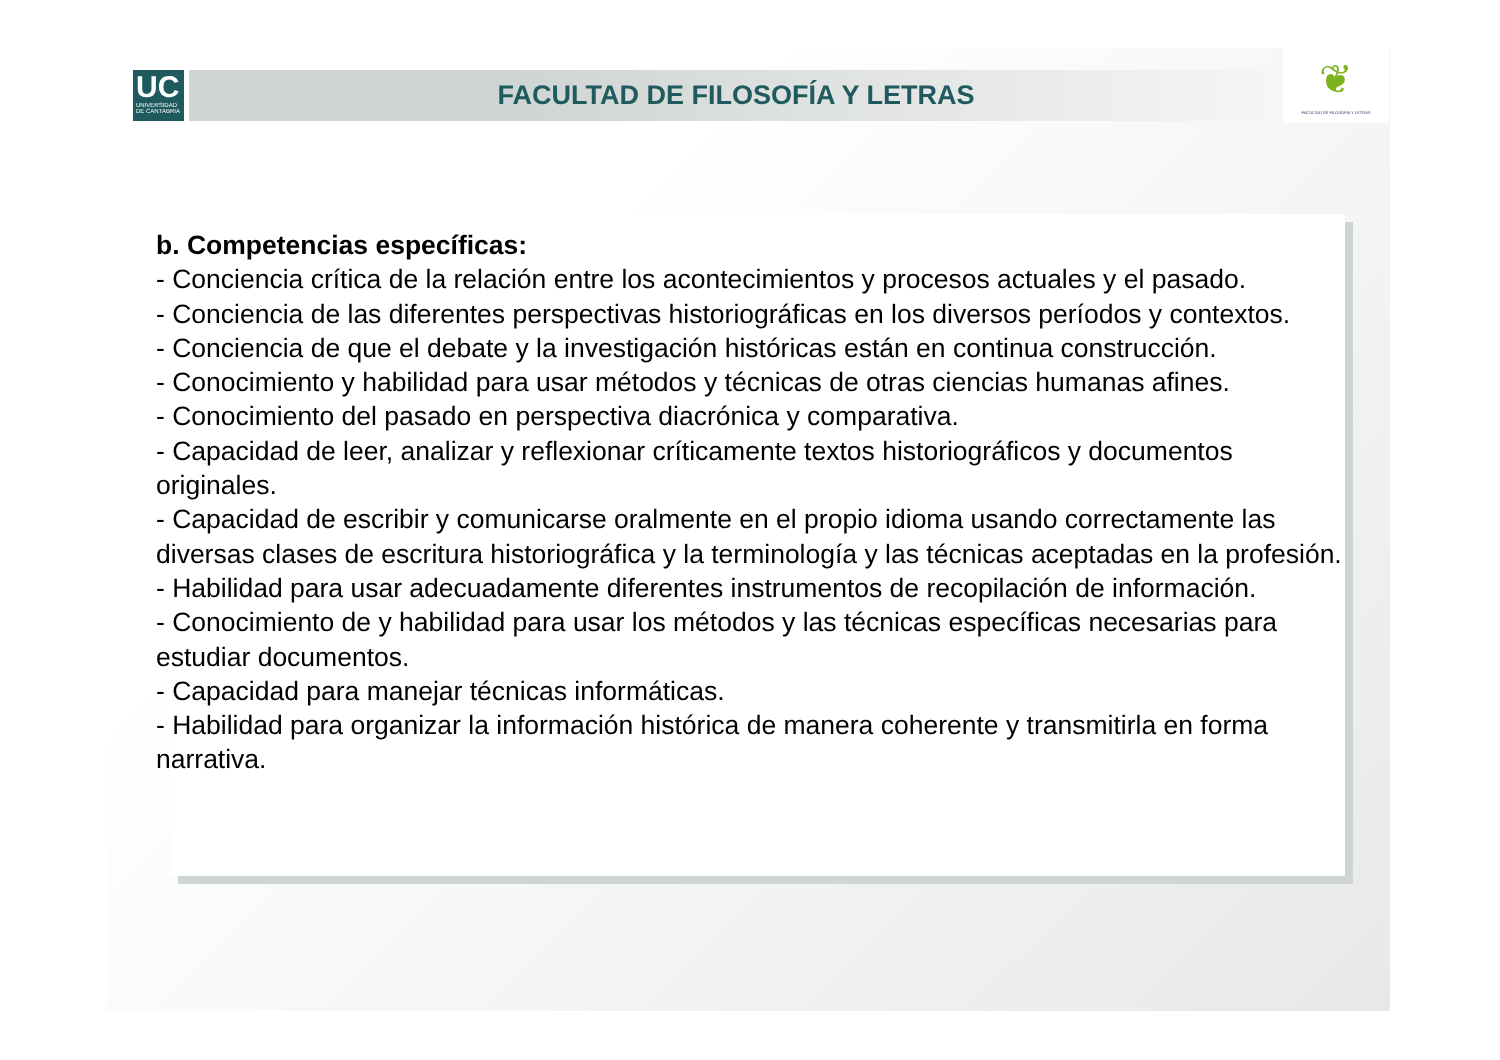UC
UNIVERSIDAD
DE CANTABRIA
FACULTAD DE FILOSOFÍA Y LETRAS
❦
FACULTAD DE FILOSOFÍA Y LETRAS
b. Competencias específicas:
- Conciencia crítica de la relación entre los acontecimientos y procesos actuales y el pasado.
- Conciencia de las diferentes perspectivas historiográficas en los diversos períodos y contextos.
- Conciencia de que el debate y la investigación históricas están en continua construcción.
- Conocimiento y habilidad para usar métodos y técnicas de otras ciencias humanas afines.
- Conocimiento del pasado en perspectiva diacrónica y comparativa.
- Capacidad de leer, analizar y reflexionar críticamente textos historiográficos y documentos originales.
- Capacidad de escribir y comunicarse oralmente en el propio idioma usando correctamente las diversas clases de escritura historiográfica y la terminología y las técnicas aceptadas en la profesión.
- Habilidad para usar adecuadamente diferentes instrumentos de recopilación de información.
- Conocimiento de y habilidad para usar los métodos y las técnicas específicas necesarias para estudiar documentos.
- Capacidad para manejar técnicas informáticas.
- Habilidad para organizar la información histórica de manera coherente y transmitirla en forma narrativa.